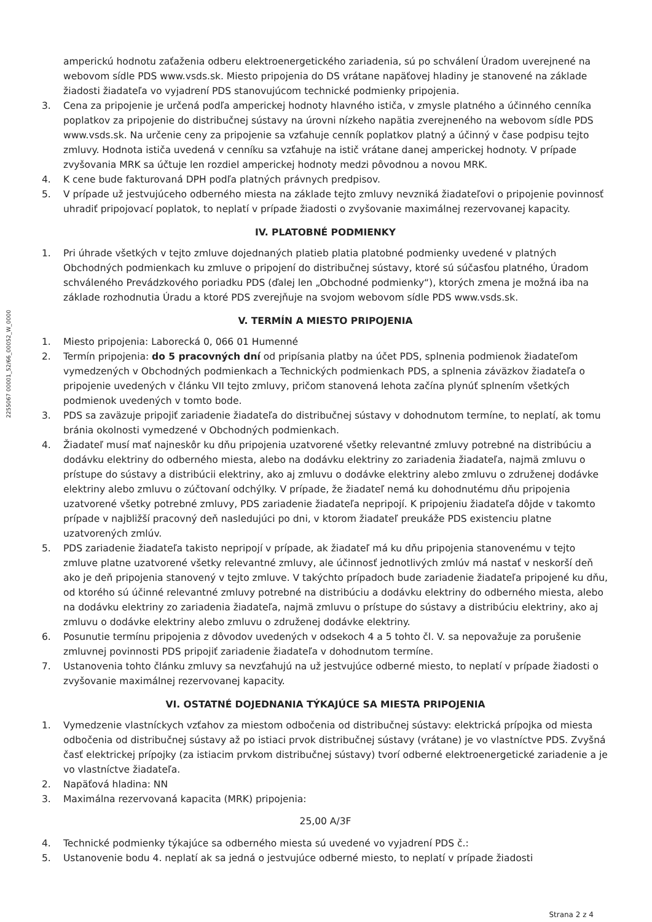2255067 00001_52/66_00052_W_0000
amperickú hodnotu zaťaženia odberu elektroenergetického zariadenia, sú po schválení Úradom uverejnené na webovom sídle PDS www.vsds.sk. Miesto pripojenia do DS vrátane napäťovej hladiny je stanovené na základe žiadosti žiadateľa vo vyjadrení PDS stanovujúcom technické podmienky pripojenia.
3. Cena za pripojenie je určená podľa amperickej hodnoty hlavného ističa, v zmysle platného a účinného cenníka poplatkov za pripojenie do distribučnej sústavy na úrovni nízkeho napätia zverejneného na webovom sídle PDS www.vsds.sk. Na určenie ceny za pripojenie sa vzťahuje cenník poplatkov platný a účinný v čase podpisu tejto zmluvy. Hodnota ističa uvedená v cenníku sa vzťahuje na istič vrátane danej amperickej hodnoty. V prípade zvyšovania MRK sa účtuje len rozdiel amperickej hodnoty medzi pôvodnou a novou MRK.
4. K cene bude fakturovaná DPH podľa platných právnych predpisov.
5. V prípade už jestvujúceho odberného miesta na základe tejto zmluvy nevzniká žiadateľovi o pripojenie povinnosť uhradiť pripojovací poplatok, to neplatí v prípade žiadosti o zvyšovanie maximálnej rezervovanej kapacity.
IV. PLATOBNÉ PODMIENKY
1. Pri úhrade všetkých v tejto zmluve dojednaných platieb platia platobné podmienky uvedené v platných Obchodných podmienkach ku zmluve o pripojení do distribučnej sústavy, ktoré sú súčasťou platného, Úradom schváleného Prevádzkového poriadku PDS (ďalej len „Obchodné podmienky“), ktorých zmena je možná iba na základe rozhodnutia Úradu a ktoré PDS zverejňuje na svojom webovom sídle PDS www.vsds.sk.
V. TERMÍN A MIESTO PRIPOJENIA
1. Miesto pripojenia: Laborecká 0, 066 01 Humenné
2. Termín pripojenia: do 5 pracovných dní od pripísania platby na účet PDS, splnenia podmienok žiadateľom vymedzených v Obchodných podmienkach a Technických podmienkach PDS, a splnenia záväzkov žiadateľa o pripojenie uvedených v článku VII tejto zmluvy, pričom stanovená lehota začína plynúť splnením všetkých podmienok uvedených v tomto bode.
3. PDS sa zaväzuje pripojiť zariadenie žiadateľa do distribučnej sústavy v dohodnutom termíne, to neplatí, ak tomu bránia okolnosti vymedzené v Obchodných podmienkach.
4. Žiadateľ musí mať najneskôr ku dňu pripojenia uzatvorené všetky relevantné zmluvy potrebné na distribúciu a dodávku elektriny do odberného miesta, alebo na dodávku elektriny zo zariadenia žiadateľa, najmä zmluvu o prístupe do sústavy a distribúcii elektriny, ako aj zmluvu o dodávke elektriny alebo zmluvu o združenej dodávke elektriny alebo zmluvu o zúčtovaní odchýlky. V prípade, že žiadateľ nemá ku dohodnutému dňu pripojenia uzatvorené všetky potrebné zmluvy, PDS zariadenie žiadateľa nepripojí. K pripojeniu žiadateľa dôjde v takomto prípade v najbližší pracovný deň nasledujúci po dni, v ktorom žiadateľ preukáže PDS existenciu platne uzatvorených zmlúv.
5. PDS zariadenie žiadateľa takisto nepripojí v prípade, ak žiadateľ má ku dňu pripojenia stanovenému v tejto zmluve platne uzatvorené všetky relevantné zmluvy, ale účinnosť jednotlivých zmlúv má nastať v neskorší deň ako je deň pripojenia stanovený v tejto zmluve. V takýchto prípadoch bude zariadenie žiadateľa pripojené ku dňu, od ktorého sú účinné relevantné zmluvy potrebné na distribúciu a dodávku elektriny do odberného miesta, alebo na dodávku elektriny zo zariadenia žiadateľa, najmä zmluvu o prístupe do sústavy a distribúciu elektriny, ako aj zmluvu o dodávke elektriny alebo zmluvu o združenej dodávke elektriny.
6. Posunutie termínu pripojenia z dôvodov uvedených v odsekoch 4 a 5 tohto čl. V. sa nepovažuje za porušenie zmluvnej povinnosti PDS pripojiť zariadenie žiadateľa v dohodnutom termíne.
7. Ustanovenia tohto článku zmluvy sa nevzťahujú na už jestvujúce odberné miesto, to neplatí v prípade žiadosti o zvyšovanie maximálnej rezervovanej kapacity.
VI. OSTATNÉ DOJEDNANIA TÝKAJÚCE SA MIESTA PRIPOJENIA
1. Vymedzenie vlastníckych vzťahov za miestom odbočenia od distribučnej sústavy: elektrická prípojka od miesta odbočenia od distribučnej sústavy až po istiaci prvok distribučnej sústavy (vrátane) je vo vlastníctve PDS. Zvyšná časť elektrickej prípojky (za istiacim prvkom distribučnej sústavy) tvorí odberné elektroenergetické zariadenie a je vo vlastníctve žiadateľa.
2. Napäťová hladina: NN
3. Maximálna rezervovaná kapacita (MRK) pripojenia:
25,00 A/3F
4. Technické podmienky týkajúce sa odberného miesta sú uvedené vo vyjadrení PDS č.:
5. Ustanovenie bodu 4. neplatí ak sa jedná o jestvujúce odberné miesto, to neplatí v prípade žiadosti
Strana 2 z 4